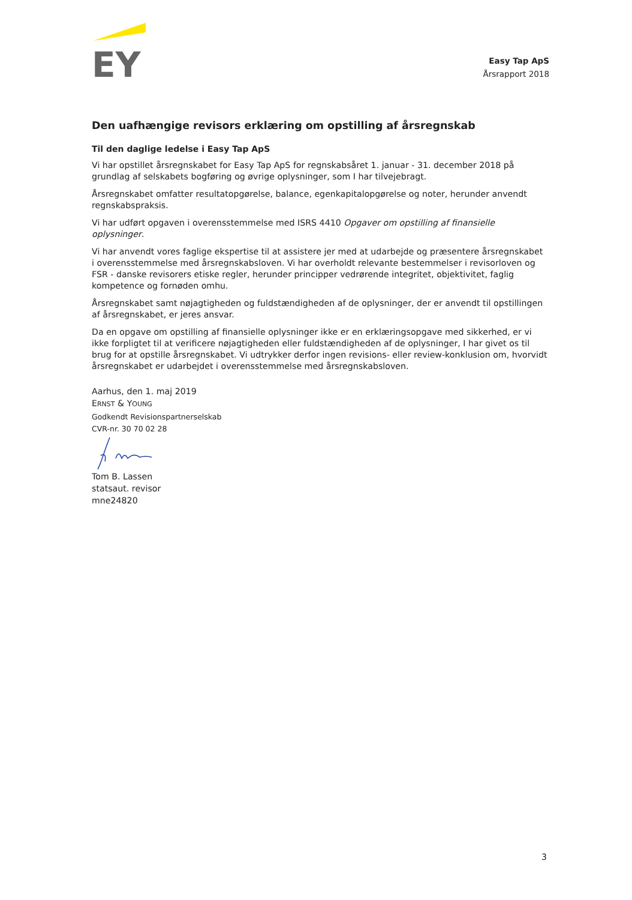EY
Easy Tap ApS
Årsrapport 2018
Den uafhængige revisors erklæring om opstilling af årsregnskab
Til den daglige ledelse i Easy Tap ApS
Vi har opstillet årsregnskabet for Easy Tap ApS for regnskabsåret 1. januar - 31. december 2018 på grundlag af selskabets bogføring og øvrige oplysninger, som I har tilvejebragt.
Årsregnskabet omfatter resultatopgørelse, balance, egenkapitalopgørelse og noter, herunder anvendt regnskabspraksis.
Vi har udført opgaven i overensstemmelse med ISRS 4410 Opgaver om opstilling af finansielle oplysninger.
Vi har anvendt vores faglige ekspertise til at assistere jer med at udarbejde og præsentere årsregnskabet i overensstemmelse med årsregnskabsloven. Vi har overholdt relevante bestemmelser i revisorloven og FSR - danske revisorers etiske regler, herunder principper vedrørende integritet, objektivitet, faglig kompetence og fornøden omhu.
Årsregnskabet samt nøjagtigheden og fuldstændigheden af de oplysninger, der er anvendt til opstillingen af årsregnskabet, er jeres ansvar.
Da en opgave om opstilling af finansielle oplysninger ikke er en erklæringsopgave med sikkerhed, er vi ikke forpligtet til at verificere nøjagtigheden eller fuldstændigheden af de oplysninger, I har givet os til brug for at opstille årsregnskabet. Vi udtrykker derfor ingen revisions- eller review-konklusion om, hvorvidt årsregnskabet er udarbejdet i overensstemmelse med årsregnskabsloven.
Aarhus, den 1. maj 2019
ERNST & YOUNG
Godkendt Revisionspartnerselskab
CVR-nr. 30 70 02 28
Tom B. Lassen
statsaut. revisor
mne24820
3